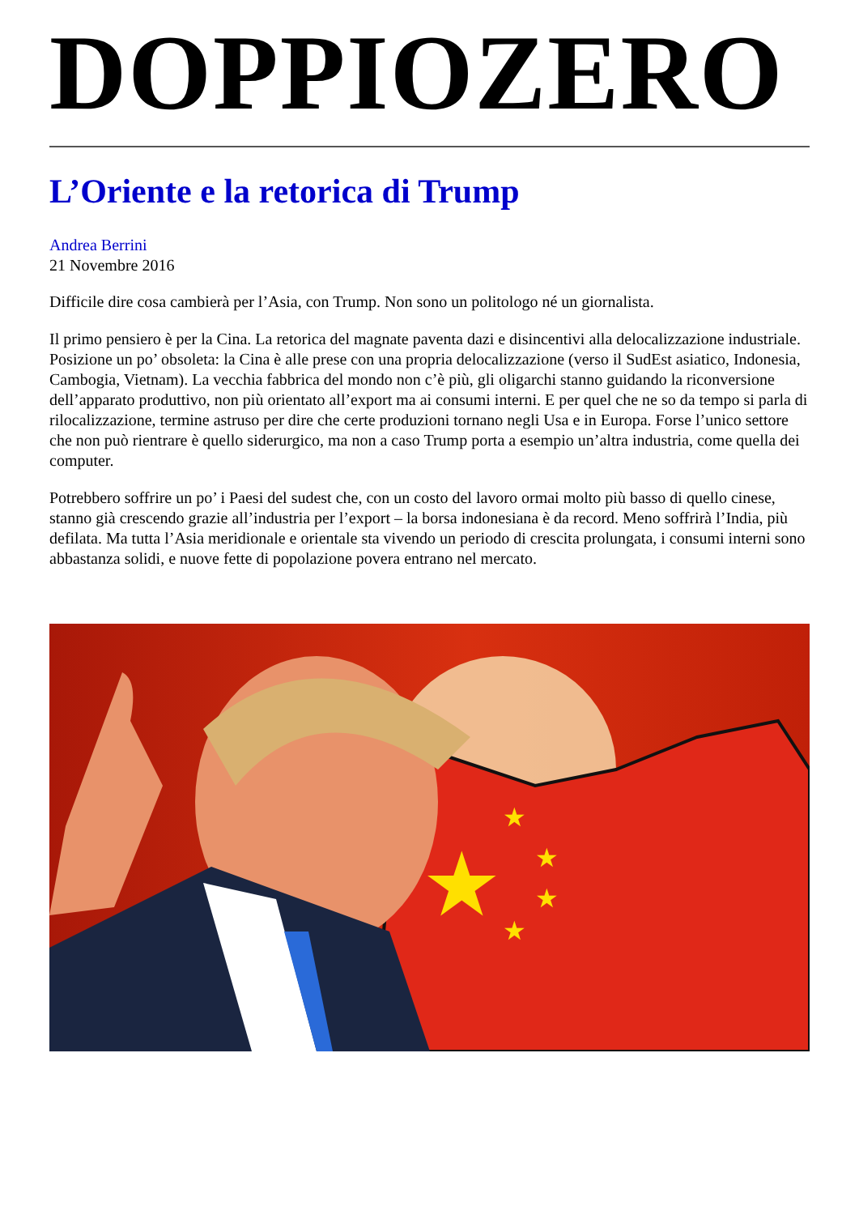DOPPIOZERO
L’Oriente e la retorica di Trump
Andrea Berrini
21 Novembre 2016
Difficile dire cosa cambierà per l’Asia, con Trump. Non sono un politologo né un giornalista.
Il primo pensiero è per la Cina. La retorica del magnate paventa dazi e disincentivi alla delocalizzazione industriale. Posizione un po’ obsoleta: la Cina è alle prese con una propria delocalizzazione (verso il SudEst asiatico, Indonesia, Cambogia, Vietnam). La vecchia fabbrica del mondo non c’è più, gli oligarchi stanno guidando la riconversione dell’apparato produttivo, non più orientato all’export ma ai consumi interni. E per quel che ne so da tempo si parla di rilocalizzazione, termine astruso per dire che certe produzioni tornano negli Usa e in Europa. Forse l’unico settore che non può rientrare è quello siderurgico, ma non a caso Trump porta a esempio un’altra industria, come quella dei computer.
Potrebbero soffrire un po’ i Paesi del sudest che, con un costo del lavoro ormai molto più basso di quello cinese, stanno già crescendo grazie all’industria per l’export – la borsa indonesiana è da record. Meno soffrirà l’India, più defilata. Ma tutta l’Asia meridionale e orientale sta vivendo un periodo di crescita prolungata, i consumi interni sono abbastanza solidi, e nuove fette di popolazione povera entrano nel mercato.
★
★
★
★
★